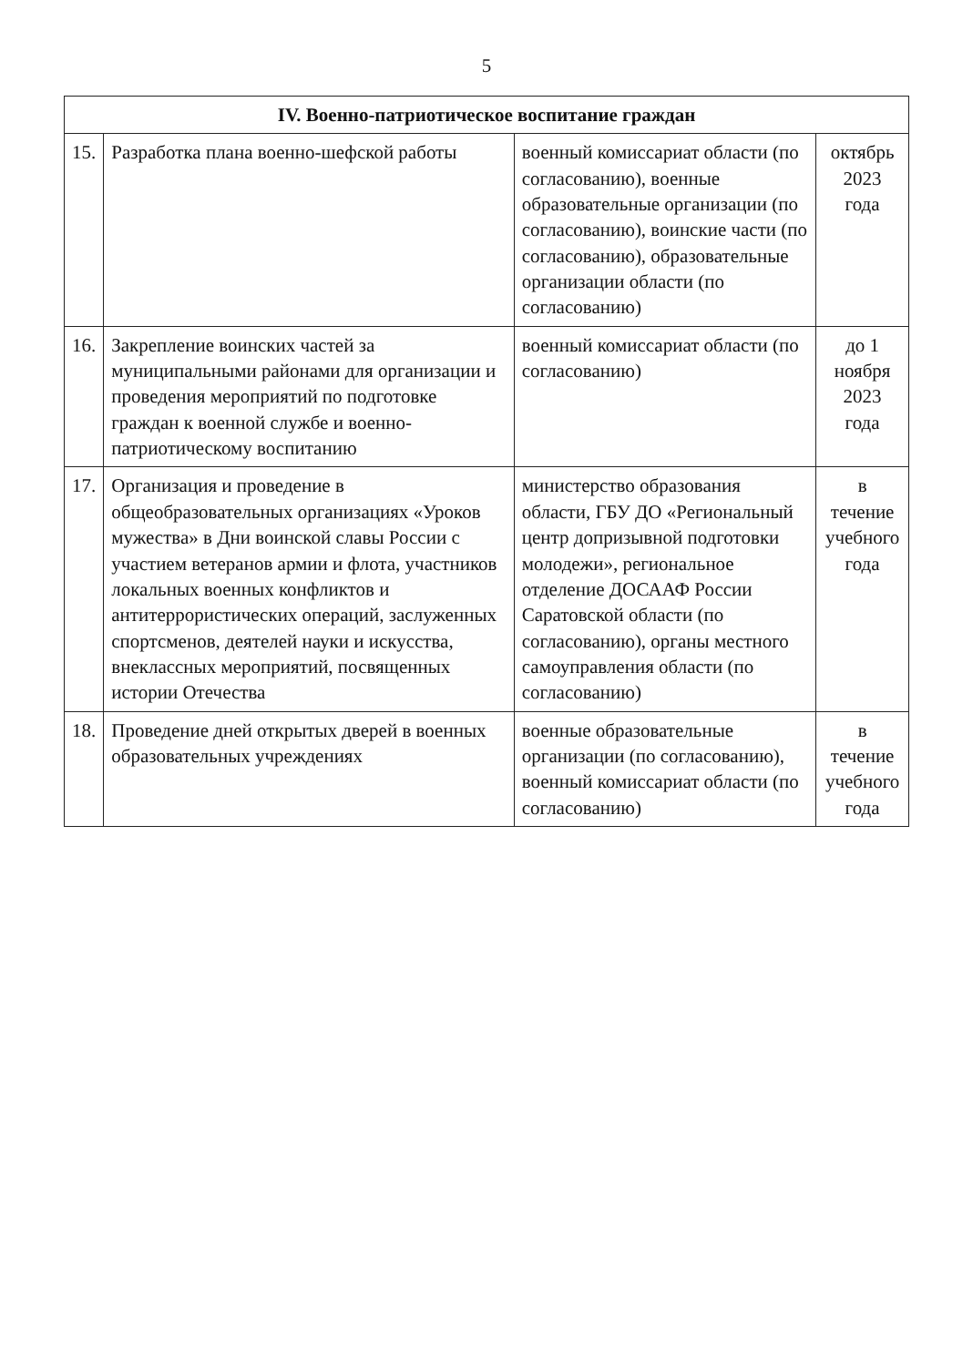5
| IV. Военно-патриотическое воспитание граждан | | | |
| --- | --- | --- | --- |
| 15. | Разработка плана военно-шефской работы | военный комиссариат области (по согласованию), военные образовательные организации (по согласованию), воинские части (по согласованию), образовательные организации области (по согласованию) | октябрь 2023 года |
| 16. | Закрепление воинских частей за муниципальными районами для организации и проведения мероприятий по подготовке граждан к военной службе и военно-патриотическому воспитанию | военный комиссариат области (по согласованию) | до 1 ноября 2023 года |
| 17. | Организация и проведение в общеобразовательных организациях «Уроков мужества» в Дни воинской славы России с участием ветеранов армии и флота, участников локальных военных конфликтов и антитеррористических операций, заслуженных спортсменов, деятелей науки и искусства, внеклассных мероприятий, посвященных истории Отечества | министерство образования области, ГБУ ДО «Региональный центр допризывной подготовки молодежи», региональное отделение ДОСААФ России Саратовской области (по согласованию), органы местного самоуправления области (по согласованию) | в течение учебного года |
| 18. | Проведение дней открытых дверей в военных образовательных учреждениях | военные образовательные организации (по согласованию), военный комиссариат области (по согласованию) | в течение учебного года |